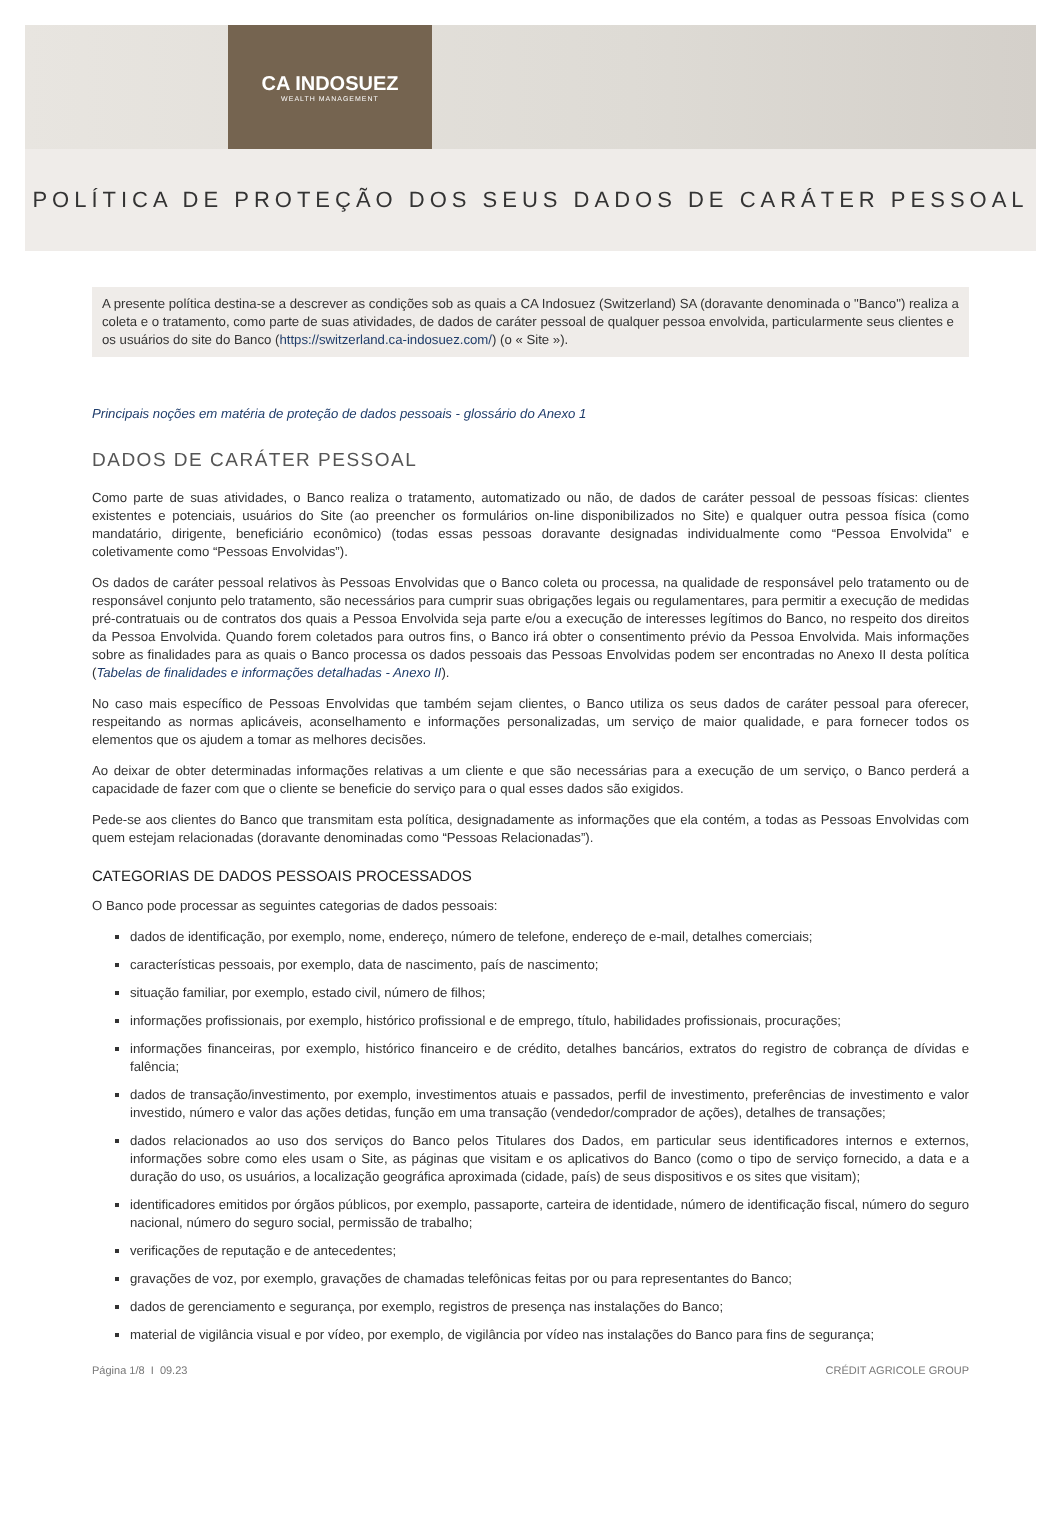CA INDOSUEZ
WEALTH MANAGEMENT
POLÍTICA DE PROTEÇÃO DOS SEUS DADOS DE CARÁTER PESSOAL
A presente política destina-se a descrever as condições sob as quais a CA Indosuez (Switzerland) SA (doravante denominada o "Banco") realiza a coleta e o tratamento, como parte de suas atividades, de dados de caráter pessoal de qualquer pessoa envolvida, particularmente seus clientes e os usuários do site do Banco (https://switzerland.ca-indosuez.com/) (o « Site »).
Principais noções em matéria de proteção de dados pessoais - glossário do Anexo 1
DADOS DE CARÁTER PESSOAL
Como parte de suas atividades, o Banco realiza o tratamento, automatizado ou não, de dados de caráter pessoal de pessoas físicas: clientes existentes e potenciais, usuários do Site (ao preencher os formulários on-line disponibilizados no Site) e qualquer outra pessoa física (como mandatário, dirigente, beneficiário econômico) (todas essas pessoas doravante designadas individualmente como “Pessoa Envolvida” e coletivamente como “Pessoas Envolvidas”).
Os dados de caráter pessoal relativos às Pessoas Envolvidas que o Banco coleta ou processa, na qualidade de responsável pelo tratamento ou de responsável conjunto pelo tratamento, são necessários para cumprir suas obrigações legais ou regulamentares, para permitir a execução de medidas pré-contratuais ou de contratos dos quais a Pessoa Envolvida seja parte e/ou a execução de interesses legítimos do Banco, no respeito dos direitos da Pessoa Envolvida. Quando forem coletados para outros fins, o Banco irá obter o consentimento prévio da Pessoa Envolvida. Mais informações sobre as finalidades para as quais o Banco processa os dados pessoais das Pessoas Envolvidas podem ser encontradas no Anexo II desta política (Tabelas de finalidades e informações detalhadas - Anexo II).
No caso mais específico de Pessoas Envolvidas que também sejam clientes, o Banco utiliza os seus dados de caráter pessoal para oferecer, respeitando as normas aplicáveis, aconselhamento e informações personalizadas, um serviço de maior qualidade, e para fornecer todos os elementos que os ajudem a tomar as melhores decisões.
Ao deixar de obter determinadas informações relativas a um cliente e que são necessárias para a execução de um serviço, o Banco perderá a capacidade de fazer com que o cliente se beneficie do serviço para o qual esses dados são exigidos.
Pede-se aos clientes do Banco que transmitam esta política, designadamente as informações que ela contém, a todas as Pessoas Envolvidas com quem estejam relacionadas (doravante denominadas como “Pessoas Relacionadas”).
CATEGORIAS DE DADOS PESSOAIS PROCESSADOS
O Banco pode processar as seguintes categorias de dados pessoais:
dados de identificação, por exemplo, nome, endereço, número de telefone, endereço de e-mail, detalhes comerciais;
características pessoais, por exemplo, data de nascimento, país de nascimento;
situação familiar, por exemplo, estado civil, número de filhos;
informações profissionais, por exemplo, histórico profissional e de emprego, título, habilidades profissionais, procurações;
informações financeiras, por exemplo, histórico financeiro e de crédito, detalhes bancários, extratos do registro de cobrança de dívidas e falência;
dados de transação/investimento, por exemplo, investimentos atuais e passados, perfil de investimento, preferências de investimento e valor investido, número e valor das ações detidas, função em uma transação (vendedor/comprador de ações), detalhes de transações;
dados relacionados ao uso dos serviços do Banco pelos Titulares dos Dados, em particular seus identificadores internos e externos, informações sobre como eles usam o Site, as páginas que visitam e os aplicativos do Banco (como o tipo de serviço fornecido, a data e a duração do uso, os usuários, a localização geográfica aproximada (cidade, país) de seus dispositivos e os sites que visitam);
identificadores emitidos por órgãos públicos, por exemplo, passaporte, carteira de identidade, número de identificação fiscal, número do seguro nacional, número do seguro social, permissão de trabalho;
verificações de reputação e de antecedentes;
gravações de voz, por exemplo, gravações de chamadas telefônicas feitas por ou para representantes do Banco;
dados de gerenciamento e segurança, por exemplo, registros de presença nas instalações do Banco;
material de vigilância visual e por vídeo, por exemplo, de vigilância por vídeo nas instalações do Banco para fins de segurança;
Página 1/8 I 09.23 CRÉDIT AGRICOLE GROUP